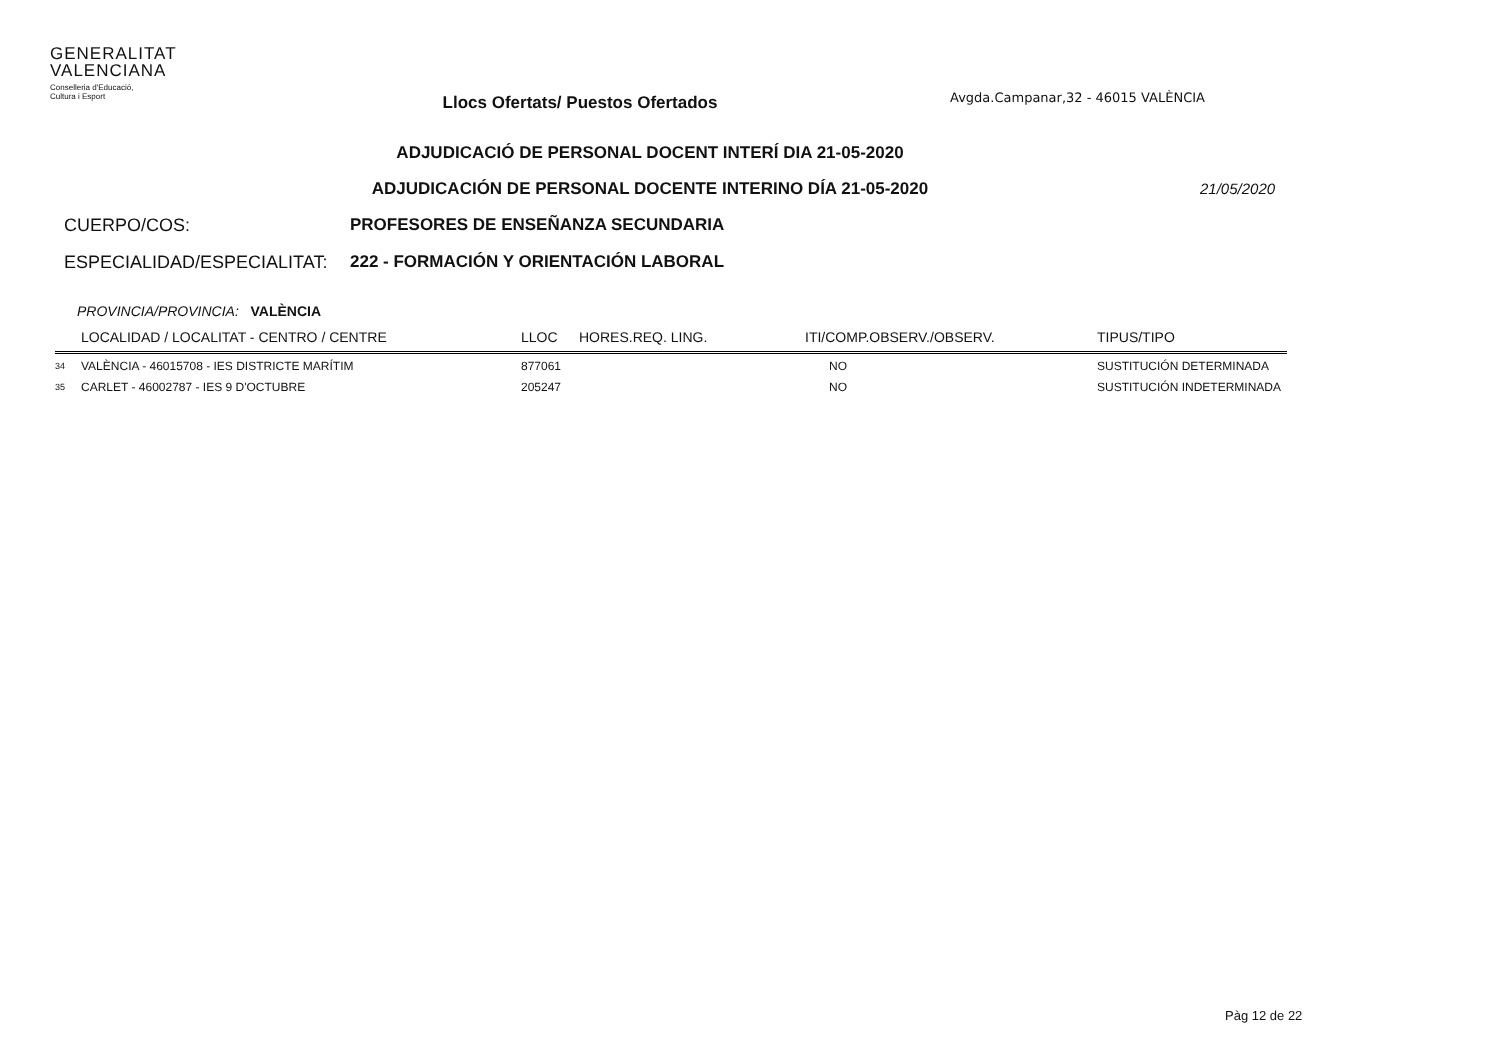GENERALITAT
VALENCIANA
Conselleria d'Educació,
Cultura i Esport
Llocs Ofertats/ Puestos Ofertados
Avgda.Campanar,32 - 46015 VALÈNCIA
ADJUDICACIÓ DE PERSONAL DOCENT INTERÍ DIA 21-05-2020
ADJUDICACIÓN DE PERSONAL DOCENTE INTERINO DÍA 21-05-2020
21/05/2020
CUERPO/COS: PROFESORES DE ENSEÑANZA SECUNDARIA
ESPECIALIDAD/ESPECIALITAT: 222 - FORMACIÓN Y ORIENTACIÓN LABORAL
PROVINCIA/PROVINCIA: VALÈNCIA
| | LOCALIDAD / LOCALITAT - CENTRO / CENTRE | LLOC | HORES.REQ. LING. | ITI/COMP.OBSERV./OBSERV. | TIPUS/TIPO |
| --- | --- | --- | --- | --- | --- |
| 34 | VALÈNCIA - 46015708 - IES DISTRICTE MARÍTIM | 877061 | | NO | SUSTITUCIÓN DETERMINADA |
| 35 | CARLET - 46002787 - IES 9 D'OCTUBRE | 205247 | | NO | SUSTITUCIÓN INDETERMINADA |
Pàg 12 de 22